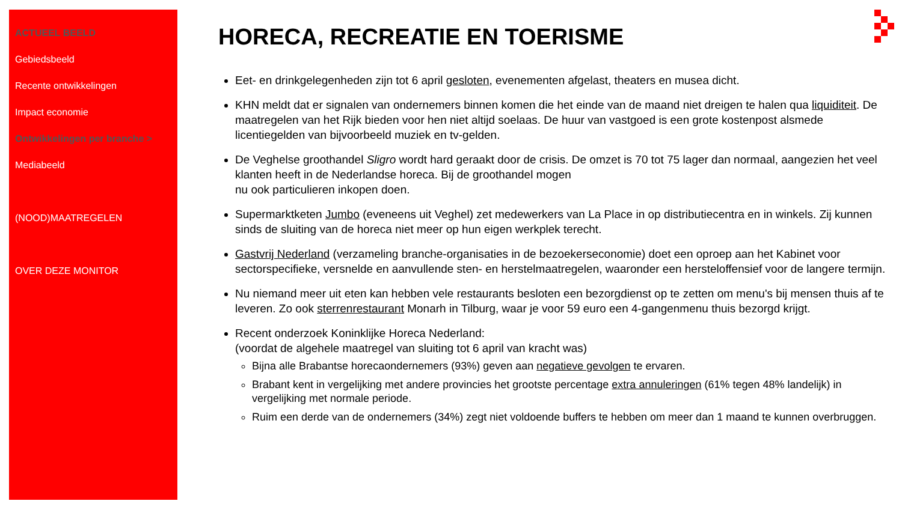ACTUEEL BEELD
Gebiedsbeeld
Recente ontwikkelingen
Impact economie
Ontwikkelingen per branche >
Mediabeeld
(NOOD)MAATREGELEN
OVER DEZE MONITOR
HORECA, RECREATIE EN TOERISME
Eet- en drinkgelegenheden zijn tot 6 april gesloten, evenementen afgelast, theaters en musea dicht.
KHN meldt dat er signalen van ondernemers binnen komen die het einde van de maand niet dreigen te halen qua liquiditeit. De maatregelen van het Rijk bieden voor hen niet altijd soelaas. De huur van vastgoed is een grote kostenpost alsmede licentiegelden van bijvoorbeeld muziek en tv-gelden.
De Veghelse groothandel Sligro wordt hard geraakt door de crisis. De omzet is 70 tot 75 lager dan normaal, aangezien het veel klanten heeft in de Nederlandse horeca. Bij de groothandel mogen
nu ook particulieren inkopen doen.
Supermarktketen Jumbo (eveneens uit Veghel) zet medewerkers van La Place in op distributiecentra en in winkels. Zij kunnen sinds de sluiting van de horeca niet meer op hun eigen werkplek terecht.
Gastvrij Nederland (verzameling branche-organisaties in de bezoekerseconomie) doet een oproep aan het Kabinet voor sectorspecifieke, versnelde en aanvullende sten- en herstelmaatregelen, waaronder een hersteloffensief voor de langere termijn.
Nu niemand meer uit eten kan hebben vele restaurants besloten een bezorgdienst op te zetten om menu's bij mensen thuis af te leveren. Zo ook sterrenrestaurant Monarh in Tilburg, waar je voor 59 euro een 4-gangenmenu thuis bezorgd krijgt.
Recent onderzoek Koninklijke Horeca Nederland:
(voordat de algehele maatregel van sluiting tot 6 april van kracht was)
Bijna alle Brabantse horecaondernemers (93%) geven aan negatieve gevolgen te ervaren.
Brabant kent in vergelijking met andere provincies het grootste percentage extra annuleringen (61% tegen 48% landelijk) in vergelijking met normale periode.
Ruim een derde van de ondernemers (34%) zegt niet voldoende buffers te hebben om meer dan 1 maand te kunnen overbruggen.